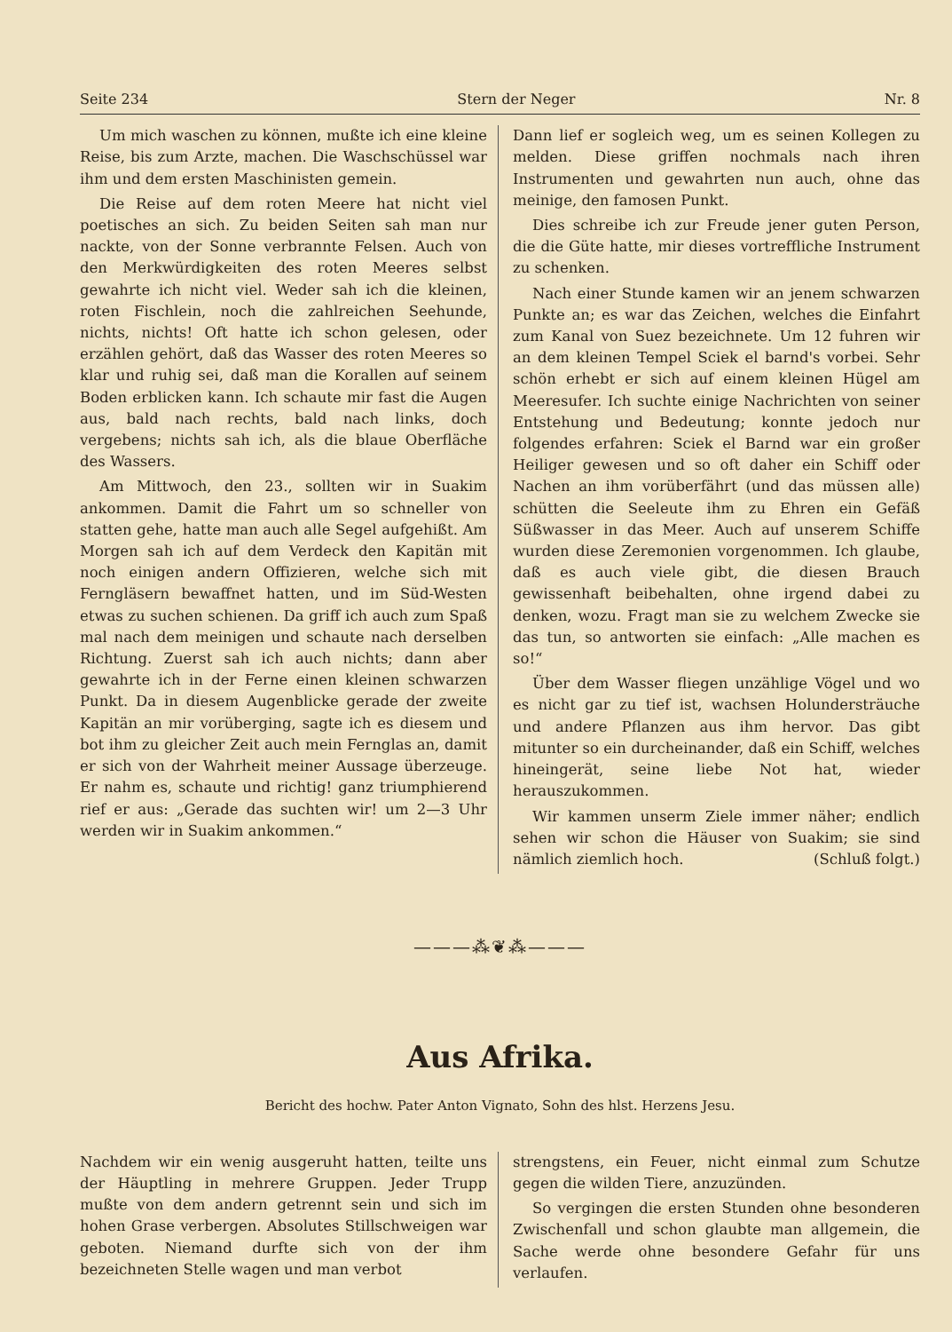Seite 234 Stern der Neger Nr. 8
Um mich waschen zu können, mußte ich eine kleine Reise, bis zum Arzte, machen. Die Waschschüssel war ihm und dem ersten Maschinisten gemein.
Die Reise auf dem roten Meere hat nicht viel poetisches an sich. Zu beiden Seiten sah man nur nackte, von der Sonne verbrannte Felsen. Auch von den Merkwürdigkeiten des roten Meeres selbst gewahrte ich nicht viel. Weder sah ich die kleinen, roten Fischlein, noch die zahlreichen Seehunde, nichts, nichts! Oft hatte ich schon gelesen, oder erzählen gehört, daß das Wasser des roten Meeres so klar und ruhig sei, daß man die Korallen auf seinem Boden erblicken kann. Ich schaute mir fast die Augen aus, bald nach rechts, bald nach links, doch vergebens; nichts sah ich, als die blaue Oberfläche des Wassers.
Am Mittwoch, den 23., sollten wir in Suakim ankommen. Damit die Fahrt um so schneller von statten gehe, hatte man auch alle Segel aufgehißt. Am Morgen sah ich auf dem Verdeck den Kapitän mit noch einigen andern Offizieren, welche sich mit Ferngläsern bewaffnet hatten, und im Süd-Westen etwas zu suchen schienen. Da griff ich auch zum Spaß mal nach dem meinigen und schaute nach derselben Richtung. Zuerst sah ich auch nichts; dann aber gewahrte ich in der Ferne einen kleinen schwarzen Punkt. Da in diesem Augenblicke gerade der zweite Kapitän an mir vorüberging, sagte ich es diesem und bot ihm zu gleicher Zeit auch mein Fernglas an, damit er sich von der Wahrheit meiner Aussage überzeuge. Er nahm es, schaute und richtig! ganz triumphierend rief er aus: „Gerade das suchten wir! um 2—3 Uhr werden wir in Suakim ankommen.“
Dann lief er sogleich weg, um es seinen Kollegen zu melden. Diese griffen nochmals nach ihren Instrumenten und gewahrten nun auch, ohne das meinige, den famosen Punkt.
Dies schreibe ich zur Freude jener guten Person, die die Güte hatte, mir dieses vortreffliche Instrument zu schenken.
Nach einer Stunde kamen wir an jenem schwarzen Punkte an; es war das Zeichen, welches die Einfahrt zum Kanal von Suez bezeichnete. Um 12 fuhren wir an dem kleinen Tempel Sciek el barnd's vorbei. Sehr schön erhebt er sich auf einem kleinen Hügel am Meeresufer. Ich suchte einige Nachrichten von seiner Entstehung und Bedeutung; konnte jedoch nur folgendes erfahren: Sciek el Barnd war ein großer Heiliger gewesen und so oft daher ein Schiff oder Nachen an ihm vorüberfährt (und das müssen alle) schütten die Seeleute ihm zu Ehren ein Gefäß Süßwasser in das Meer. Auch auf unserem Schiffe wurden diese Zeremonien vorgenommen. Ich glaube, daß es auch viele gibt, die diesen Brauch gewissenhaft beibehalten, ohne irgend dabei zu denken, wozu. Fragt man sie zu welchem Zwecke sie das tun, so antworten sie einfach: „Alle machen es so!“
Über dem Wasser fliegen unzählige Vögel und wo es nicht gar zu tief ist, wachsen Holundersträuche und andere Pflanzen aus ihm hervor. Das gibt mitunter so ein durcheinander, daß ein Schiff, welches hineingerät, seine liebe Not hat, wieder herauszukommen.
Wir kammen unserm Ziele immer näher; endlich sehen wir schon die Häuser von Suakim; sie sind nämlich ziemlich hoch. (Schluß folgt.)
———⁂❦⁂———
Aus Afrika.
Bericht des hochw. Pater Anton Vignato, Sohn des hlst. Herzens Jesu.
Nachdem wir ein wenig ausgeruht hatten, teilte uns der Häuptling in mehrere Gruppen. Jeder Trupp mußte von dem andern getrennt sein und sich im hohen Grase verbergen. Absolutes Stillschweigen war geboten. Niemand durfte sich von der ihm bezeichneten Stelle wagen und man verbot
strengstens, ein Feuer, nicht einmal zum Schutze gegen die wilden Tiere, anzuzünden.
So vergingen die ersten Stunden ohne besonderen Zwischenfall und schon glaubte man allgemein, die Sache werde ohne besondere Gefahr für uns verlaufen.